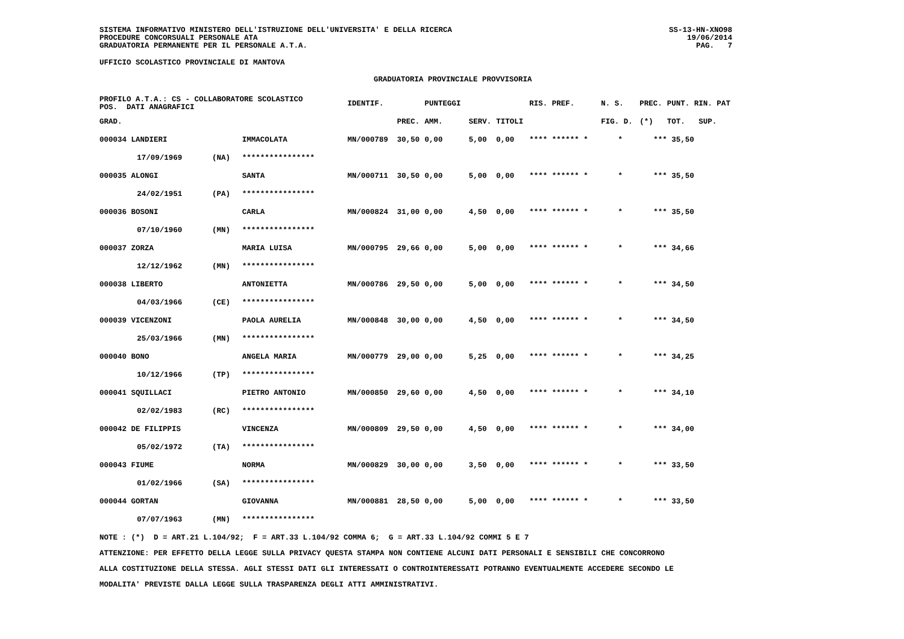SISTEMA INFORMATIVO MINISTERO DELL'ISTRUZIONE DELL'UNIVERSITA' E DELLA RICERCA
PROCEDURE CONCORSUALI PERSONALE ATA
GRADUATORIA PERMANENTE PER IL PERSONALE A.T.A.
SS-13-HN-XNO98
19/06/2014
PAG. 7
UFFICIO SCOLASTICO PROVINCIALE DI MANTOVA
GRADUATORIA PROVINCIALE PROVVISORIA
| PROFILO A.T.A.: CS - COLLABORATORE SCOLASTICO POS. DATI ANAGRAFICI | | | | IDENTIF. | | PUNTEGGI | | | RIS. PREF. | N. S. | PREC. | PUNT. RIN. PAT |
| --- | --- | --- | --- | --- | --- | --- | --- | --- | --- | --- | --- | --- |
| GRAD. | | | | | PREC. | AMM. | SERV. | TITOLI | | FIG. D. | (*) | TOT. SUP. |
| 000034 LANDIERI | | | IMMACOLATA | MN/000789 | 30,50 | 0,00 | 5,00 | 0,00 | **** ****** * | * | *** | 35,50 |
| | 17/09/1969 | (NA) | **************** | | | | | | | | | |
| 000035 ALONGI | | | SANTA | MN/000711 | 30,50 | 0,00 | 5,00 | 0,00 | **** ****** * | * | *** | 35,50 |
| | 24/02/1951 | (PA) | **************** | | | | | | | | | |
| 000036 BOSONI | | | CARLA | MN/000824 | 31,00 | 0,00 | 4,50 | 0,00 | **** ****** * | * | *** | 35,50 |
| | 07/10/1960 | (MN) | **************** | | | | | | | | | |
| 000037 ZORZA | | | MARIA LUISA | MN/000795 | 29,66 | 0,00 | 5,00 | 0,00 | **** ****** * | * | *** | 34,66 |
| | 12/12/1962 | (MN) | **************** | | | | | | | | | |
| 000038 LIBERTO | | | ANTONIETTA | MN/000786 | 29,50 | 0,00 | 5,00 | 0,00 | **** ****** * | * | *** | 34,50 |
| | 04/03/1966 | (CE) | **************** | | | | | | | | | |
| 000039 VICENZONI | | | PAOLA AURELIA | MN/000848 | 30,00 | 0,00 | 4,50 | 0,00 | **** ****** * | * | *** | 34,50 |
| | 25/03/1966 | (MN) | **************** | | | | | | | | | |
| 000040 BONO | | | ANGELA MARIA | MN/000779 | 29,00 | 0,00 | 5,25 | 0,00 | **** ****** * | * | *** | 34,25 |
| | 10/12/1966 | (TP) | **************** | | | | | | | | | |
| 000041 SQUILLACI | | | PIETRO ANTONIO | MN/000850 | 29,60 | 0,00 | 4,50 | 0,00 | **** ****** * | * | *** | 34,10 |
| | 02/02/1983 | (RC) | **************** | | | | | | | | | |
| 000042 DE FILIPPIS | | | VINCENZA | MN/000809 | 29,50 | 0,00 | 4,50 | 0,00 | **** ****** * | * | *** | 34,00 |
| | 05/02/1972 | (TA) | **************** | | | | | | | | | |
| 000043 FIUME | | | NORMA | MN/000829 | 30,00 | 0,00 | 3,50 | 0,00 | **** ****** * | * | *** | 33,50 |
| | 01/02/1966 | (SA) | **************** | | | | | | | | | |
| 000044 GORTAN | | | GIOVANNA | MN/000881 | 28,50 | 0,00 | 5,00 | 0,00 | **** ****** * | * | *** | 33,50 |
| | 07/07/1963 | (MN) | **************** | | | | | | | | | |
NOTE : (*) D = ART.21 L.104/92; F = ART.33 L.104/92 COMMA 6; G = ART.33 L.104/92 COMMI 5 E 7
ATTENZIONE: PER EFFETTO DELLA LEGGE SULLA PRIVACY QUESTA STAMPA NON CONTIENE ALCUNI DATI PERSONALI E SENSIBILI CHE CONCORRONO
ALLA COSTITUZIONE DELLA STESSA. AGLI STESSI DATI GLI INTERESSATI O CONTROINTERESSATI POTRANNO EVENTUALMENTE ACCEDERE SECONDO LE
MODALITA' PREVISTE DALLA LEGGE SULLA TRASPARENZA DEGLI ATTI AMMINISTRATIVI.